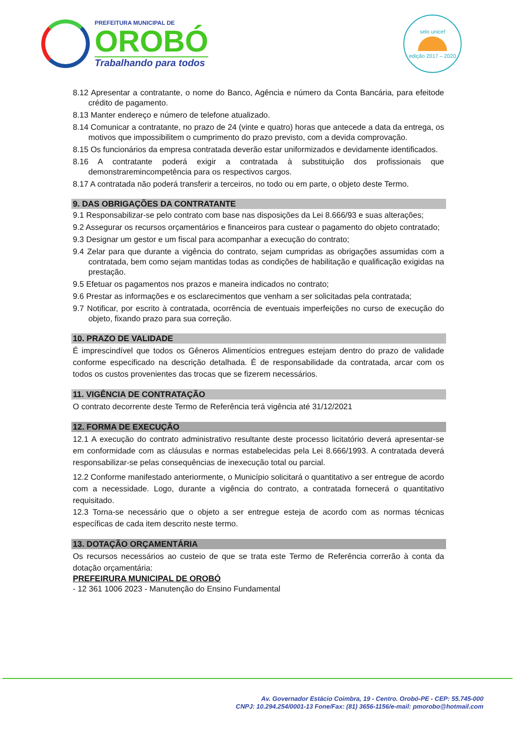PREFEITURA MUNICIPAL DE
OROBÓ
Trabalhando para todos
selo unicef
edição 2017 – 2020
8.12 Apresentar a contratante, o nome do Banco, Agência e número da Conta Bancária, para efeitode crédito de pagamento.
8.13 Manter endereço e número de telefone atualizado.
8.14 Comunicar a contratante, no prazo de 24 (vinte e quatro) horas que antecede a data da entrega, os motivos que impossibilitem o cumprimento do prazo previsto, com a devida comprovação.
8.15 Os funcionários da empresa contratada deverão estar uniformizados e devidamente identificados.
8.16 A contratante poderá exigir a contratada à substituição dos profissionais que demonstraremincompetência para os respectivos cargos.
8.17 A contratada não poderá transferir a terceiros, no todo ou em parte, o objeto deste Termo.
9. DAS OBRIGAÇÕES DA CONTRATANTE
9.1 Responsabilizar-se pelo contrato com base nas disposições da Lei 8.666/93 e suas alterações;
9.2 Assegurar os recursos orçamentários e financeiros para custear o pagamento do objeto contratado;
9.3 Designar um gestor e um fiscal para acompanhar a execução do contrato;
9.4 Zelar para que durante a vigência do contrato, sejam cumpridas as obrigações assumidas com a contratada, bem como sejam mantidas todas as condições de habilitação e qualificação exigidas na prestação.
9.5 Efetuar os pagamentos nos prazos e maneira indicados no contrato;
9.6 Prestar as informações e os esclarecimentos que venham a ser solicitadas pela contratada;
9.7 Notificar, por escrito à contratada, ocorrência de eventuais imperfeições no curso de execução do objeto, fixando prazo para sua correção.
10. PRAZO DE VALIDADE
É imprescindível que todos os Gêneros Alimentícios entregues estejam dentro do prazo de validade conforme especificado na descrição detalhada. É de responsabilidade da contratada, arcar com os todos os custos provenientes das trocas que se fizerem necessários.
11. VIGÊNCIA DE CONTRATAÇÃO
O contrato decorrente deste Termo de Referência terá vigência até 31/12/2021
12. FORMA DE EXECUÇÃO
12.1 A execução do contrato administrativo resultante deste processo licitatório deverá apresentar-se em conformidade com as cláusulas e normas estabelecidas pela Lei 8.666/1993. A contratada deverá responsabilizar-se pelas consequências de inexecução total ou parcial.
12.2 Conforme manifestado anteriormente, o Município solicitará o quantitativo a ser entregue de acordo com a necessidade. Logo, durante a vigência do contrato, a contratada fornecerá o quantitativo requisitado.
12.3 Torna-se necessário que o objeto a ser entregue esteja de acordo com as normas técnicas específicas de cada item descrito neste termo.
13. DOTAÇÃO ORÇAMENTÁRIA
Os recursos necessários ao custeio de que se trata este Termo de Referência correrão à conta da dotação orçamentária:
PREFEIRURA MUNICIPAL DE OROBÓ
- 12 361 1006 2023 - Manutenção do Ensino Fundamental
Av. Governador Estácio Coimbra, 19 - Centro. Orobó-PE - CEP: 55.745-000
CNPJ: 10.294.254/0001-13 Fone/Fax: (81) 3656-1156/e-mail: pmorobo@hotmail.com